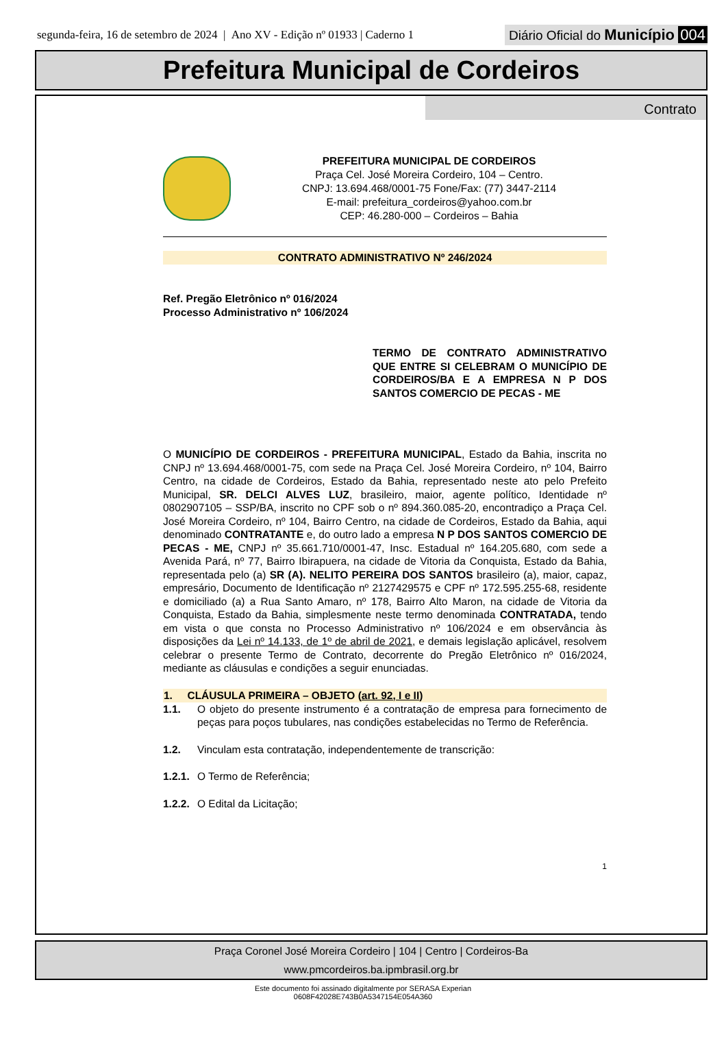segunda-feira, 16 de setembro de 2024 | Ano XV - Edição nº 01933 | Caderno 1
Diário Oficial do Município 004
Prefeitura Municipal de Cordeiros
Contrato
PREFEITURA MUNICIPAL DE CORDEIROS
Praça Cel. José Moreira Cordeiro, 104 – Centro.
CNPJ: 13.694.468/0001-75 Fone/Fax: (77) 3447-2114
E-mail: prefeitura_cordeiros@yahoo.com.br
CEP: 46.280-000 – Cordeiros – Bahia
CONTRATO ADMINISTRATIVO Nº 246/2024
Ref. Pregão Eletrônico nº 016/2024
Processo Administrativo nº 106/2024
TERMO DE CONTRATO ADMINISTRATIVO QUE ENTRE SI CELEBRAM O MUNICÍPIO DE CORDEIROS/BA E A EMPRESA N P DOS SANTOS COMERCIO DE PECAS - ME
O MUNICÍPIO DE CORDEIROS - PREFEITURA MUNICIPAL, Estado da Bahia, inscrita no CNPJ nº 13.694.468/0001-75, com sede na Praça Cel. José Moreira Cordeiro, nº 104, Bairro Centro, na cidade de Cordeiros, Estado da Bahia, representado neste ato pelo Prefeito Municipal, SR. DELCI ALVES LUZ, brasileiro, maior, agente político, Identidade nº 0802907105 – SSP/BA, inscrito no CPF sob o nº 894.360.085-20, encontradiço a Praça Cel. José Moreira Cordeiro, nº 104, Bairro Centro, na cidade de Cordeiros, Estado da Bahia, aqui denominado CONTRATANTE e, do outro lado a empresa N P DOS SANTOS COMERCIO DE PECAS - ME, CNPJ nº 35.661.710/0001-47, Insc. Estadual nº 164.205.680, com sede a Avenida Pará, nº 77, Bairro Ibirapuera, na cidade de Vitoria da Conquista, Estado da Bahia, representada pelo (a) SR (A). NELITO PEREIRA DOS SANTOS brasileiro (a), maior, capaz, empresário, Documento de Identificação nº 2127429575 e CPF nº 172.595.255-68, residente e domiciliado (a) a Rua Santo Amaro, nº 178, Bairro Alto Maron, na cidade de Vitoria da Conquista, Estado da Bahia, simplesmente neste termo denominada CONTRATADA, tendo em vista o que consta no Processo Administrativo nº 106/2024 e em observância às disposições da Lei nº 14.133, de 1º de abril de 2021, e demais legislação aplicável, resolvem celebrar o presente Termo de Contrato, decorrente do Pregão Eletrônico nº 016/2024, mediante as cláusulas e condições a seguir enunciadas.
1. CLÁUSULA PRIMEIRA – OBJETO (art. 92, I e II)
1.1.
O objeto do presente instrumento é a contratação de empresa para fornecimento de peças para poços tubulares, nas condições estabelecidas no Termo de Referência.
1.2. Vinculam esta contratação, independentemente de transcrição:
1.2.1. O Termo de Referência;
1.2.2. O Edital da Licitação;
1
Praça Coronel José Moreira Cordeiro | 104 | Centro | Cordeiros-Ba
www.pmcordeiros.ba.ipmbrasil.org.br
Este documento foi assinado digitalmente por SERASA Experian
0608F42028E743B0A5347154E054A360